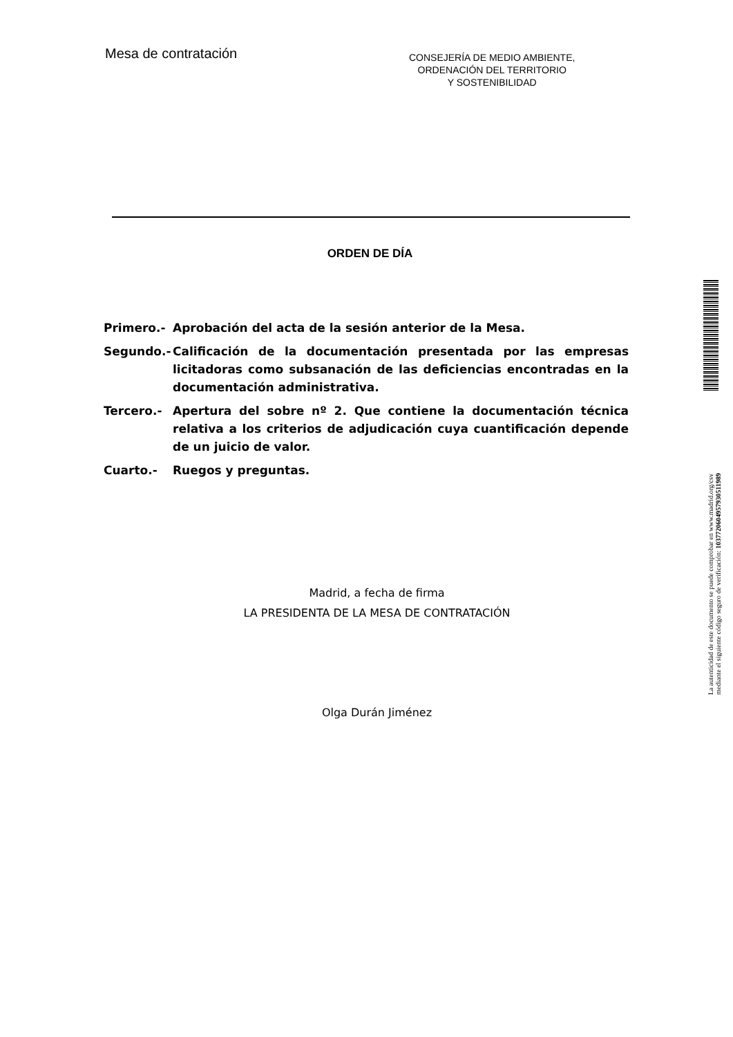Mesa de contratación
CONSEJERÍA DE MEDIO AMBIENTE,
ORDENACIÓN DEL TERRITORIO
Y SOSTENIBILIDAD
ORDEN DE DÍA
Primero.- Aprobación del acta de la sesión anterior de la Mesa.
Segundo.- Calificación de la documentación presentada por las empresas licitadoras como subsanación de las deficiencias encontradas en la documentación administrativa.
Tercero.- Apertura del sobre nº 2. Que contiene la documentación técnica relativa a los criterios de adjudicación cuya cuantificación depende de un juicio de valor.
Cuarto.- Ruegos y preguntas.
Madrid, a fecha de firma
LA PRESIDENTA DE LA MESA DE CONTRATACIÓN
Olga Durán Jiménez
La autenticidad de este documento se puede comprobar en www.madrid.org/csv
mediante el siguiente código seguro de verificación: 1037720604957930511989